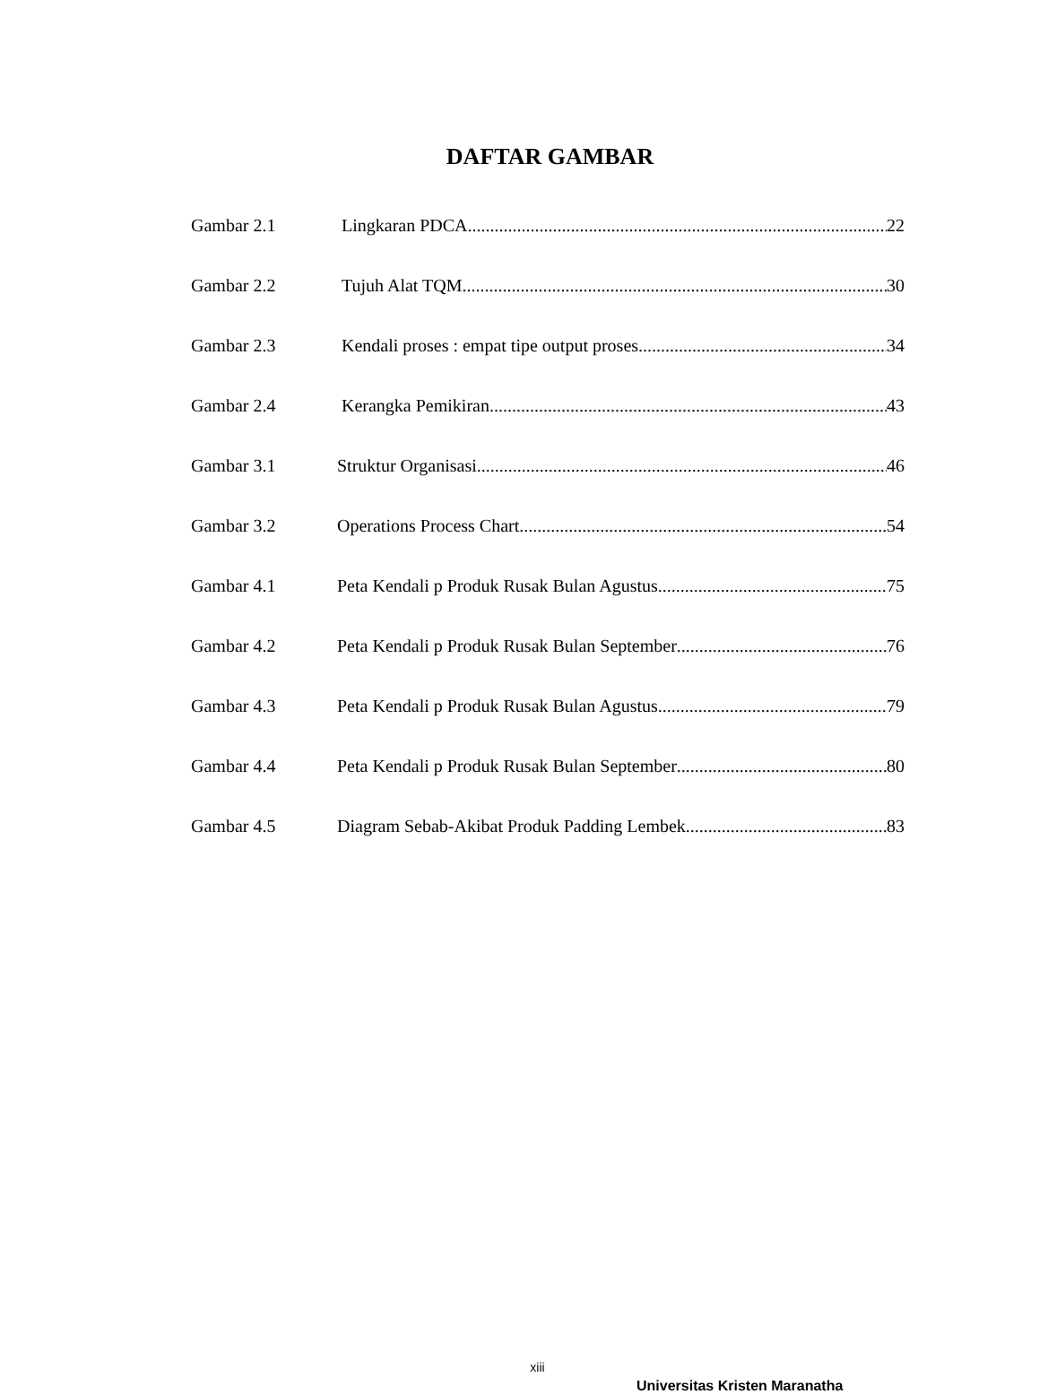DAFTAR GAMBAR
Gambar 2.1 Lingkaran PDCA 22
Gambar 2.2 Tujuh Alat TQM 30
Gambar 2.3 Kendali proses : empat tipe output proses 34
Gambar 2.4 Kerangka Pemikiran 43
Gambar 3.1 Struktur Organisasi 46
Gambar 3.2 Operations Process Chart 54
Gambar 4.1 Peta Kendali p Produk Rusak Bulan Agustus 75
Gambar 4.2 Peta Kendali p Produk Rusak Bulan September 76
Gambar 4.3 Peta Kendali p Produk Rusak Bulan Agustus 79
Gambar 4.4 Peta Kendali p Produk Rusak Bulan September 80
Gambar 4.5 Diagram Sebab-Akibat Produk Padding Lembek 83
xiii
Universitas Kristen Maranatha